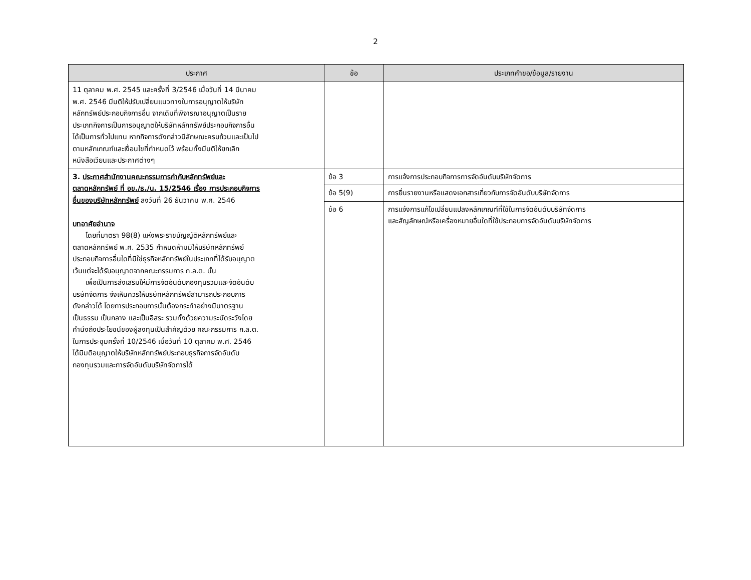2
| ประกาศ | ข้อ | ประเภทคำขอ/ข้อมูล/รายงาน |
| --- | --- | --- |
| 11 ตุลาคม พ.ศ. 2545 และครั้งที่ 3/2546 เมื่อวันที่ 14 มีนาคม พ.ศ. 2546 มีมติให้ปรับเปลี่ยนแนวทางในการอนุญาตให้บริษัท หลักทรัพย์ประกอบกิจการอื่น จากเดิมที่พิจารณาอนุญาตเป็นราย ประเภทกิจการเป็นการอนุญาตให้บริษัทหลักทรัพย์ประกอบกิจการอื่น ได้เป็นการทั่วไปแทน หากกิจการดังกล่าวมีลักษณะครบถ้วนและเป็นไป ตามหลักเกณฑ์และเงื่อนไขที่กำหนดไว้ พร้อมทั้งมีมติให้ยกเลิก หนังสือเวียนและประกาศต่างๆ | | |
| 3. ประกาศสำนักงานคณะกรรมการกำกับหลักทรัพย์และ ตลาดหลักทรัพย์ ที่ อข./ธ./น. 15/2546 เรื่อง การประกอบกิจการ อื่นของบริษัทหลักทรัพย์ ลงวันที่ 26 ธันวาคม พ.ศ. 2546 บทอาศัยอำนาจ โดยที่มาตรา 98(8) แห่งพระราชบัญญัติหลักทรัพย์และ ตลาดหลักทรัพย์ พ.ศ. 2535 กำหนดห้ามมิให้บริษัทหลักทรัพย์ ประกอบกิจการอื่นใดที่มิใช่ธุรกิจหลักทรัพย์ในประเภทที่ได้รับอนุญาต เว้นแต่จะได้รับอนุญาตจากคณะกรรมการ ก.ล.ต. นั้น เพื่อเป็นการส่งเสริมให้มีการจัดอันดับกองทุนรวมและจัดอันดับ บริษัทจัดการ จึงเห็นควรให้บริษัทหลักทรัพย์สามารถประกอบการ ดังกล่าวได้ โดยการประกอบการนั้นต้องกระทำอย่างมีมาตรฐาน เป็นธรรม เป็นกลาง และเป็นอิสระ รวมทั้งด้วยความระมัดระวังโดย คำนึงถึงประโยชน์ของผู้ลงทุนเป็นสำคัญด้วย คณะกรรมการ ก.ล.ต. ในการประชุมครั้งที่ 10/2546 เมื่อวันที่ 10 ตุลาคม พ.ศ. 2546 ได้มีมติอนุญาตให้บริษัทหลักทรัพย์ประกอบธุรกิจการจัดอันดับ กองทุนรวมและการจัดอันดับบริษัทจัดการได้ | ข้อ 3 | การแจ้งการประกอบกิจการการจัดอันดับบริษัทจัดการ |
| | ข้อ 5(9) | การยื่นรายงานหรือแสดงเอกสารเกี่ยวกับการจัดอันดับบริษัทจัดการ |
| | ข้อ 6 | การแจ้งการแก้ไขเปลี่ยนแปลงหลักเกณฑ์ที่ใช้ในการจัดอันดับบริษัทจัดการ และสัญลักษณ์หรือเครื่องหมายอื่นใดที่ใช้ประกอบการจัดอันดับบริษัทจัดการ |